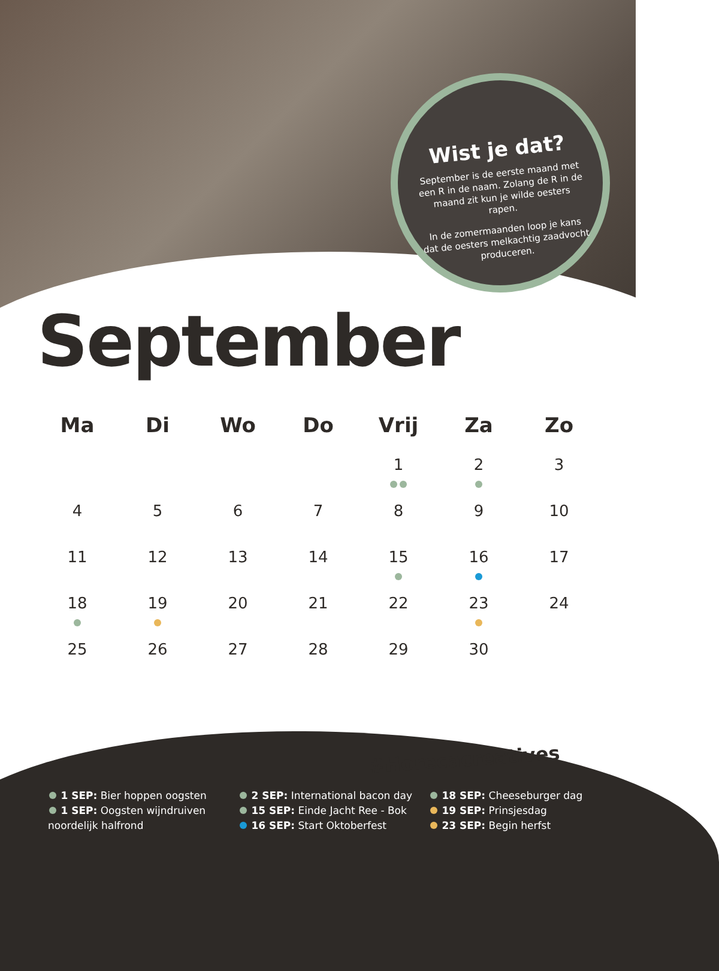Wist je dat?
September is de eerste maand met een R in de naam. Zolang de R in de maand zit kun je wilde oesters rapen.
In de zomermaanden loop je kans dat de oesters melkachtig zaadvocht produceren.
September
| Ma | Di | Wo | Do | Vrij | Za | Zo |
| --- | --- | --- | --- | --- | --- | --- |
| | | | | 1 | 2 | 3 |
| 4 | 5 | 6 | 7 | 8 | 9 | 10 |
| 11 | 12 | 13 | 14 | 15 | 16 | 17 |
| 18 | 19 | 20 | 21 | 22 | 23 | 24 |
| 25 | 26 | 27 | 28 | 29 | 30 | |
#Horecacreatives
1 SEP: Bier hoppen oogsten
1 SEP: Oogsten wijndruiven noordelijk halfrond
2 SEP: International bacon day
15 SEP: Einde Jacht Ree - Bok
16 SEP: Start Oktoberfest
18 SEP: Cheeseburger dag
19 SEP: Prinsjesdag
23 SEP: Begin herfst